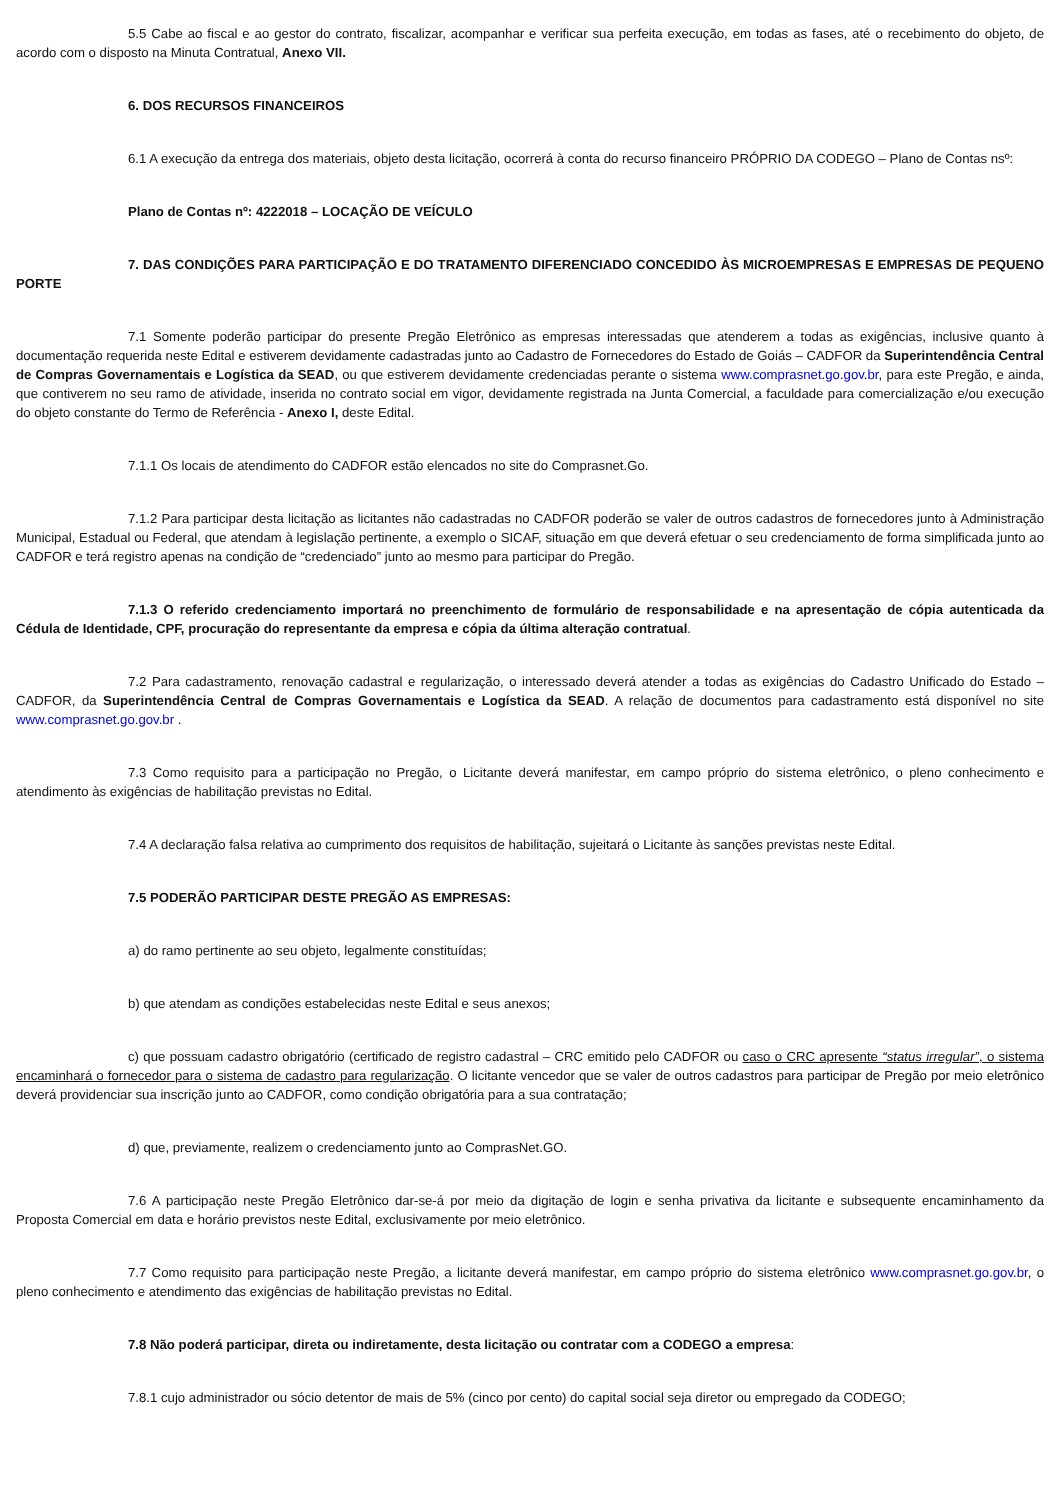5.5 Cabe ao fiscal e ao gestor do contrato, fiscalizar, acompanhar e verificar sua perfeita execução, em todas as fases, até o recebimento do objeto, de acordo com o disposto na Minuta Contratual, Anexo VII.
6. DOS RECURSOS FINANCEIROS
6.1 A execução da entrega dos materiais, objeto desta licitação, ocorrerá à conta do recurso financeiro PRÓPRIO DA CODEGO – Plano de Contas nsº:
Plano de Contas nº: 4222018 – LOCAÇÃO DE VEÍCULO
7. DAS CONDIÇÕES PARA PARTICIPAÇÃO E DO TRATAMENTO DIFERENCIADO CONCEDIDO ÀS MICROEMPRESAS E EMPRESAS DE PEQUENO PORTE
7.1 Somente poderão participar do presente Pregão Eletrônico as empresas interessadas que atenderem a todas as exigências, inclusive quanto à documentação requerida neste Edital e estiverem devidamente cadastradas junto ao Cadastro de Fornecedores do Estado de Goiás – CADFOR da Superintendência Central de Compras Governamentais e Logística da SEAD, ou que estiverem devidamente credenciadas perante o sistema www.comprasnet.go.gov.br, para este Pregão, e ainda, que contiverem no seu ramo de atividade, inserida no contrato social em vigor, devidamente registrada na Junta Comercial, a faculdade para comercialização e/ou execução do objeto constante do Termo de Referência - Anexo I, deste Edital.
7.1.1 Os locais de atendimento do CADFOR estão elencados no site do Comprasnet.Go.
7.1.2 Para participar desta licitação as licitantes não cadastradas no CADFOR poderão se valer de outros cadastros de fornecedores junto à Administração Municipal, Estadual ou Federal, que atendam à legislação pertinente, a exemplo o SICAF, situação em que deverá efetuar o seu credenciamento de forma simplificada junto ao CADFOR e terá registro apenas na condição de “credenciado” junto ao mesmo para participar do Pregão.
7.1.3 O referido credenciamento importará no preenchimento de formulário de responsabilidade e na apresentação de cópia autenticada da Cédula de Identidade, CPF, procuração do representante da empresa e cópia da última alteração contratual.
7.2 Para cadastramento, renovação cadastral e regularização, o interessado deverá atender a todas as exigências do Cadastro Unificado do Estado – CADFOR, da Superintendência Central de Compras Governamentais e Logística da SEAD. A relação de documentos para cadastramento está disponível no site www.comprasnet.go.gov.br .
7.3 Como requisito para a participação no Pregão, o Licitante deverá manifestar, em campo próprio do sistema eletrônico, o pleno conhecimento e atendimento às exigências de habilitação previstas no Edital.
7.4 A declaração falsa relativa ao cumprimento dos requisitos de habilitação, sujeitará o Licitante às sanções previstas neste Edital.
7.5 PODERÃO PARTICIPAR DESTE PREGÃO AS EMPRESAS:
a) do ramo pertinente ao seu objeto, legalmente constituídas;
b) que atendam as condições estabelecidas neste Edital e seus anexos;
c) que possuam cadastro obrigatório (certificado de registro cadastral – CRC emitido pelo CADFOR ou caso o CRC apresente “status irregular”, o sistema encaminhará o fornecedor para o sistema de cadastro para regularização. O licitante vencedor que se valer de outros cadastros para participar de Pregão por meio eletrônico deverá providenciar sua inscrição junto ao CADFOR, como condição obrigatória para a sua contratação;
d) que, previamente, realizem o credenciamento junto ao ComprasNet.GO.
7.6 A participação neste Pregão Eletrônico dar-se-á por meio da digitação de login e senha privativa da licitante e subsequente encaminhamento da Proposta Comercial em data e horário previstos neste Edital, exclusivamente por meio eletrônico.
7.7 Como requisito para participação neste Pregão, a licitante deverá manifestar, em campo próprio do sistema eletrônico www.comprasnet.go.gov.br, o pleno conhecimento e atendimento das exigências de habilitação previstas no Edital.
7.8 Não poderá participar, direta ou indiretamente, desta licitação ou contratar com a CODEGO a empresa:
7.8.1 cujo administrador ou sócio detentor de mais de 5% (cinco por cento) do capital social seja diretor ou empregado da CODEGO;